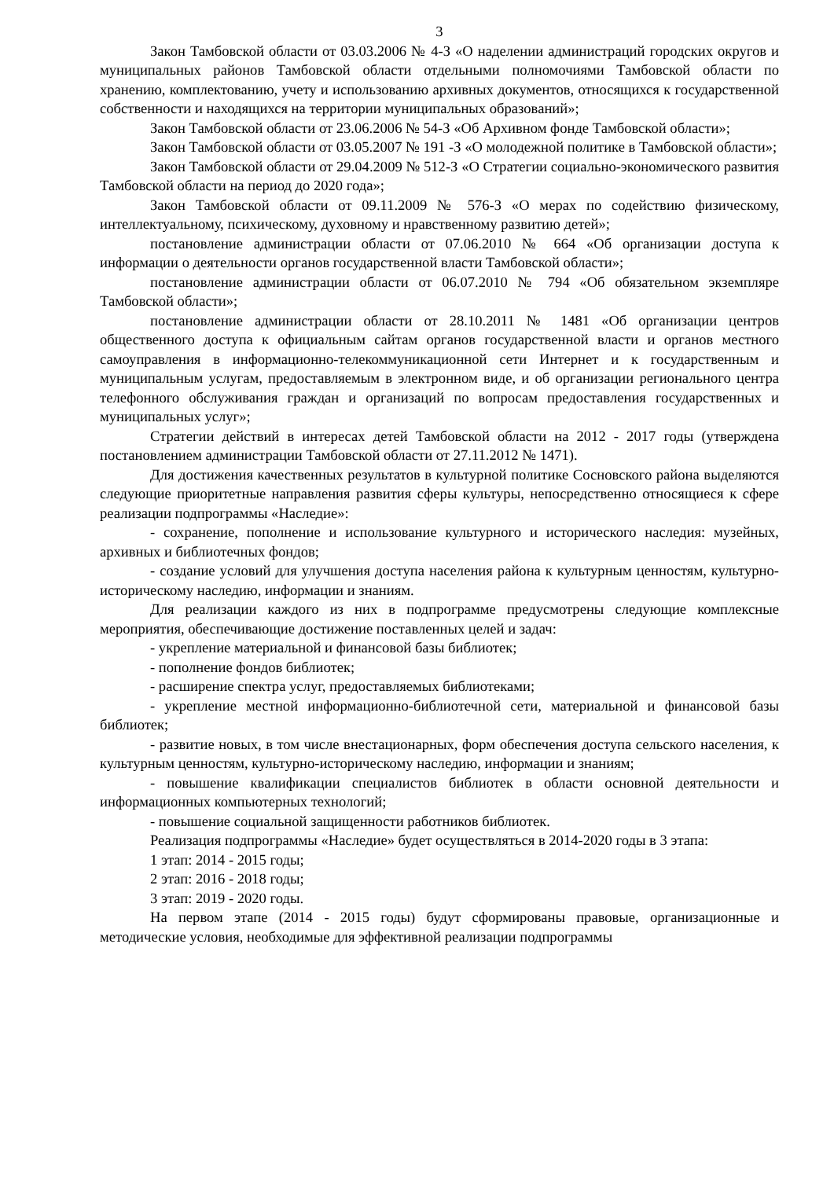3
Закон Тамбовской области от 03.03.2006 № 4-З «О наделении администраций городских округов и муниципальных районов Тамбовской области отдельными полномочиями Тамбовской области по хранению, комплектованию, учету и использованию архивных документов, относящихся к государственной собственности и находящихся на территории муниципальных образований»;
Закон Тамбовской области от 23.06.2006 № 54-З «Об Архивном фонде Тамбовской области»;
Закон Тамбовской области от 03.05.2007 № 191 -З «О молодежной политике в Тамбовской области»;
Закон Тамбовской области от 29.04.2009 № 512-З «О Стратегии социально-экономического развития Тамбовской области на период до 2020 года»;
Закон Тамбовской области от 09.11.2009 № 576-З «О мерах по содействию физическому, интеллектуальному, психическому, духовному и нравственному развитию детей»;
постановление администрации области от 07.06.2010 № 664 «Об организации доступа к информации о деятельности органов государственной власти Тамбовской области»;
постановление администрации области от 06.07.2010 № 794 «Об обязательном экземпляре Тамбовской области»;
постановление администрации области от 28.10.2011 № 1481 «Об организации центров общественного доступа к официальным сайтам органов государственной власти и органов местного самоуправления в информационно-телекоммуникационной сети Интернет и к государственным и муниципальным услугам, предоставляемым в электронном виде, и об организации регионального центра телефонного обслуживания граждан и организаций по вопросам предоставления государственных и муниципальных услуг»;
Стратегии действий в интересах детей Тамбовской области на 2012 - 2017 годы (утверждена постановлением администрации Тамбовской области от 27.11.2012 № 1471).
Для достижения качественных результатов в культурной политике Сосновского района выделяются следующие приоритетные направления развития сферы культуры, непосредственно относящиеся к сфере реализации подпрограммы «Наследие»:
- сохранение, пополнение и использование культурного и исторического наследия: музейных, архивных и библиотечных фондов;
- создание условий для улучшения доступа населения района к культурным ценностям, культурно-историческому наследию, информации и знаниям.
Для реализации каждого из них в подпрограмме предусмотрены следующие комплексные мероприятия, обеспечивающие достижение поставленных целей и задач:
- укрепление материальной и финансовой базы библиотек;
- пополнение фондов библиотек;
- расширение спектра услуг, предоставляемых библиотеками;
- укрепление местной информационно-библиотечной сети, материальной и финансовой базы библиотек;
- развитие новых, в том числе внестационарных, форм обеспечения доступа сельского населения, к культурным ценностям, культурно-историческому наследию, информации и знаниям;
- повышение квалификации специалистов библиотек в области основной деятельности и информационных компьютерных технологий;
- повышение социальной защищенности работников библиотек.
Реализация подпрограммы «Наследие» будет осуществляться в 2014-2020 годы в 3 этапа:
1 этап: 2014 - 2015 годы;
2 этап: 2016 - 2018 годы;
3 этап: 2019 - 2020 годы.
На первом этапе (2014 - 2015 годы) будут сформированы правовые, организационные и методические условия, необходимые для эффективной реализации подпрограммы